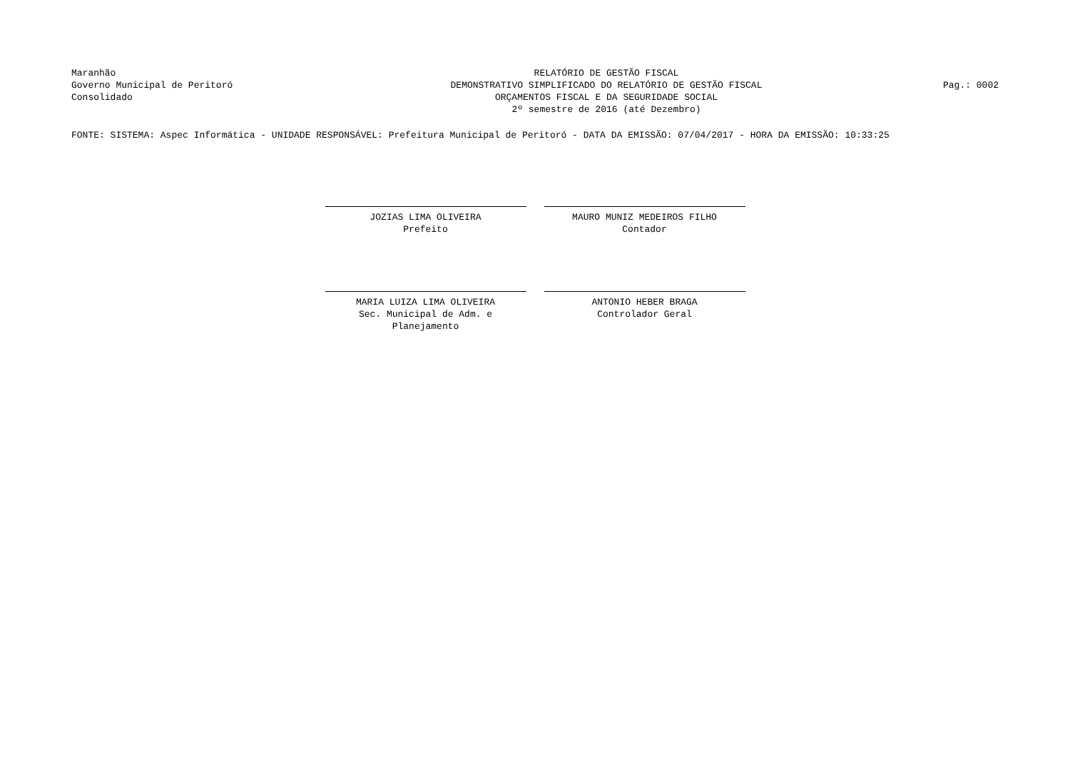Maranhão
Governo Municipal de Peritoró
Consolidado
RELATÓRIO DE GESTÃO FISCAL
DEMONSTRATIVO SIMPLIFICADO DO RELATÓRIO DE GESTÃO FISCAL
ORÇAMENTOS FISCAL E DA SEGURIDADE SOCIAL
2º semestre de 2016 (até Dezembro)
Pag.: 0002
FONTE: SISTEMA: Aspec Informática - UNIDADE RESPONSÁVEL: Prefeitura Municipal de Peritoró - DATA DA EMISSÃO: 07/04/2017 - HORA DA EMISSÃO: 10:33:25
JOZIAS LIMA OLIVEIRA
Prefeito
MAURO MUNIZ MEDEIROS FILHO
Contador
MARIA LUIZA LIMA OLIVEIRA
Sec. Municipal de Adm. e Planejamento
ANTONIO HEBER BRAGA
Controlador Geral